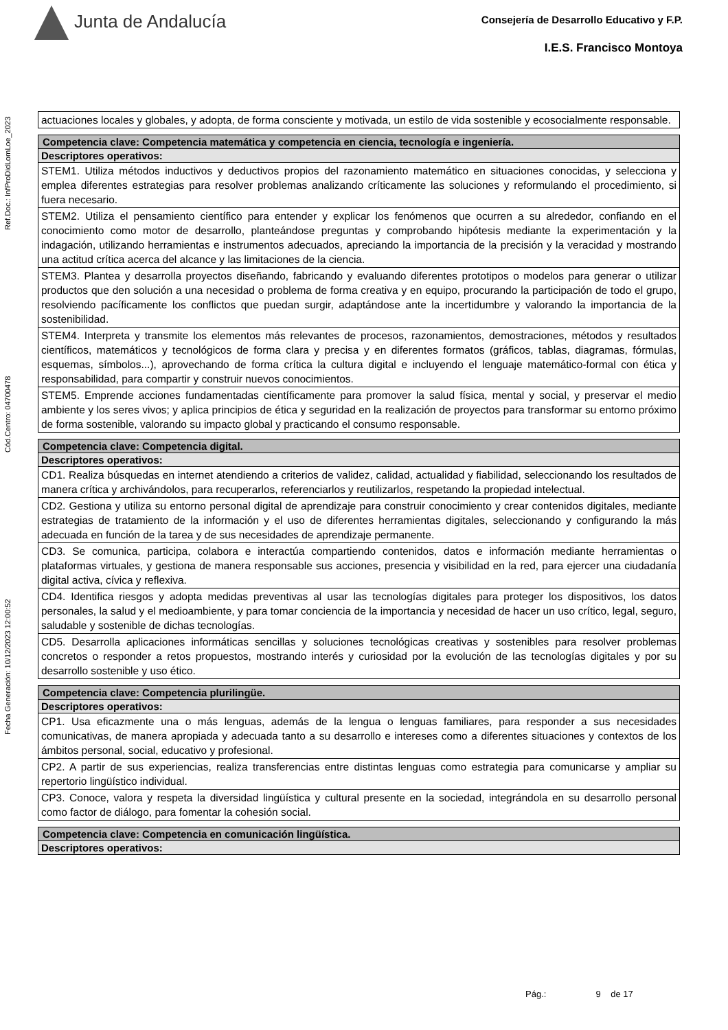Junta de Andalucía
Consejería de Desarrollo Educativo y F.P.
I.E.S. Francisco Montoya
Fecha Generación: 10/12/2023 12:00:52 Cód.Centro: 04700478 Ref.Doc.: InfProDidLomLoe_2023
| actuaciones locales y globales, y adopta, de forma consciente y motivada, un estilo de vida sostenible y ecosocialmente responsable. |
| Competencia clave: Competencia matemática y competencia en ciencia, tecnología e ingeniería. |
| --- |
| Descriptores operativos: |
| STEM1. Utiliza métodos inductivos y deductivos propios del razonamiento matemático en situaciones conocidas, y selecciona y emplea diferentes estrategias para resolver problemas analizando críticamente las soluciones y reformulando el procedimiento, si fuera necesario. |
| STEM2. Utiliza el pensamiento científico para entender y explicar los fenómenos que ocurren a su alrededor, confiando en el conocimiento como motor de desarrollo, planteándose preguntas y comprobando hipótesis mediante la experimentación y la indagación, utilizando herramientas e instrumentos adecuados, apreciando la importancia de la precisión y la veracidad y mostrando una actitud crítica acerca del alcance y las limitaciones de la ciencia. |
| STEM3. Plantea y desarrolla proyectos diseñando, fabricando y evaluando diferentes prototipos o modelos para generar o utilizar productos que den solución a una necesidad o problema de forma creativa y en equipo, procurando la participación de todo el grupo, resolviendo pacíficamente los conflictos que puedan surgir, adaptándose ante la incertidumbre y valorando la importancia de la sostenibilidad. |
| STEM4. Interpreta y transmite los elementos más relevantes de procesos, razonamientos, demostraciones, métodos y resultados científicos, matemáticos y tecnológicos de forma clara y precisa y en diferentes formatos (gráficos, tablas, diagramas, fórmulas, esquemas, símbolos...), aprovechando de forma crítica la cultura digital e incluyendo el lenguaje matemático-formal con ética y responsabilidad, para compartir y construir nuevos conocimientos. |
| STEM5. Emprende acciones fundamentadas científicamente para promover la salud física, mental y social, y preservar el medio ambiente y los seres vivos; y aplica principios de ética y seguridad en la realización de proyectos para transformar su entorno próximo de forma sostenible, valorando su impacto global y practicando el consumo responsable. |
| Competencia clave: Competencia digital. |
| --- |
| Descriptores operativos: |
| CD1. Realiza búsquedas en internet atendiendo a criterios de validez, calidad, actualidad y fiabilidad, seleccionando los resultados de manera crítica y archivándolos, para recuperarlos, referenciarlos y reutilizarlos, respetando la propiedad intelectual. |
| CD2. Gestiona y utiliza su entorno personal digital de aprendizaje para construir conocimiento y crear contenidos digitales, mediante estrategias de tratamiento de la información y el uso de diferentes herramientas digitales, seleccionando y configurando la más adecuada en función de la tarea y de sus necesidades de aprendizaje permanente. |
| CD3. Se comunica, participa, colabora e interactúa compartiendo contenidos, datos e información mediante herramientas o plataformas virtuales, y gestiona de manera responsable sus acciones, presencia y visibilidad en la red, para ejercer una ciudadanía digital activa, cívica y reflexiva. |
| CD4. Identifica riesgos y adopta medidas preventivas al usar las tecnologías digitales para proteger los dispositivos, los datos personales, la salud y el medioambiente, y para tomar conciencia de la importancia y necesidad de hacer un uso crítico, legal, seguro, saludable y sostenible de dichas tecnologías. |
| CD5. Desarrolla aplicaciones informáticas sencillas y soluciones tecnológicas creativas y sostenibles para resolver problemas concretos o responder a retos propuestos, mostrando interés y curiosidad por la evolución de las tecnologías digitales y por su desarrollo sostenible y uso ético. |
| Competencia clave: Competencia plurilingüe. |
| --- |
| Descriptores operativos: |
| CP1. Usa eficazmente una o más lenguas, además de la lengua o lenguas familiares, para responder a sus necesidades comunicativas, de manera apropiada y adecuada tanto a su desarrollo e intereses como a diferentes situaciones y contextos de los ámbitos personal, social, educativo y profesional. |
| CP2. A partir de sus experiencias, realiza transferencias entre distintas lenguas como estrategia para comunicarse y ampliar su repertorio lingüístico individual. |
| CP3. Conoce, valora y respeta la diversidad lingüística y cultural presente en la sociedad, integrándola en su desarrollo personal como factor de diálogo, para fomentar la cohesión social. |
| Competencia clave: Competencia en comunicación lingüística. |
| --- |
| Descriptores operativos: |
Pág.: 9 de 17